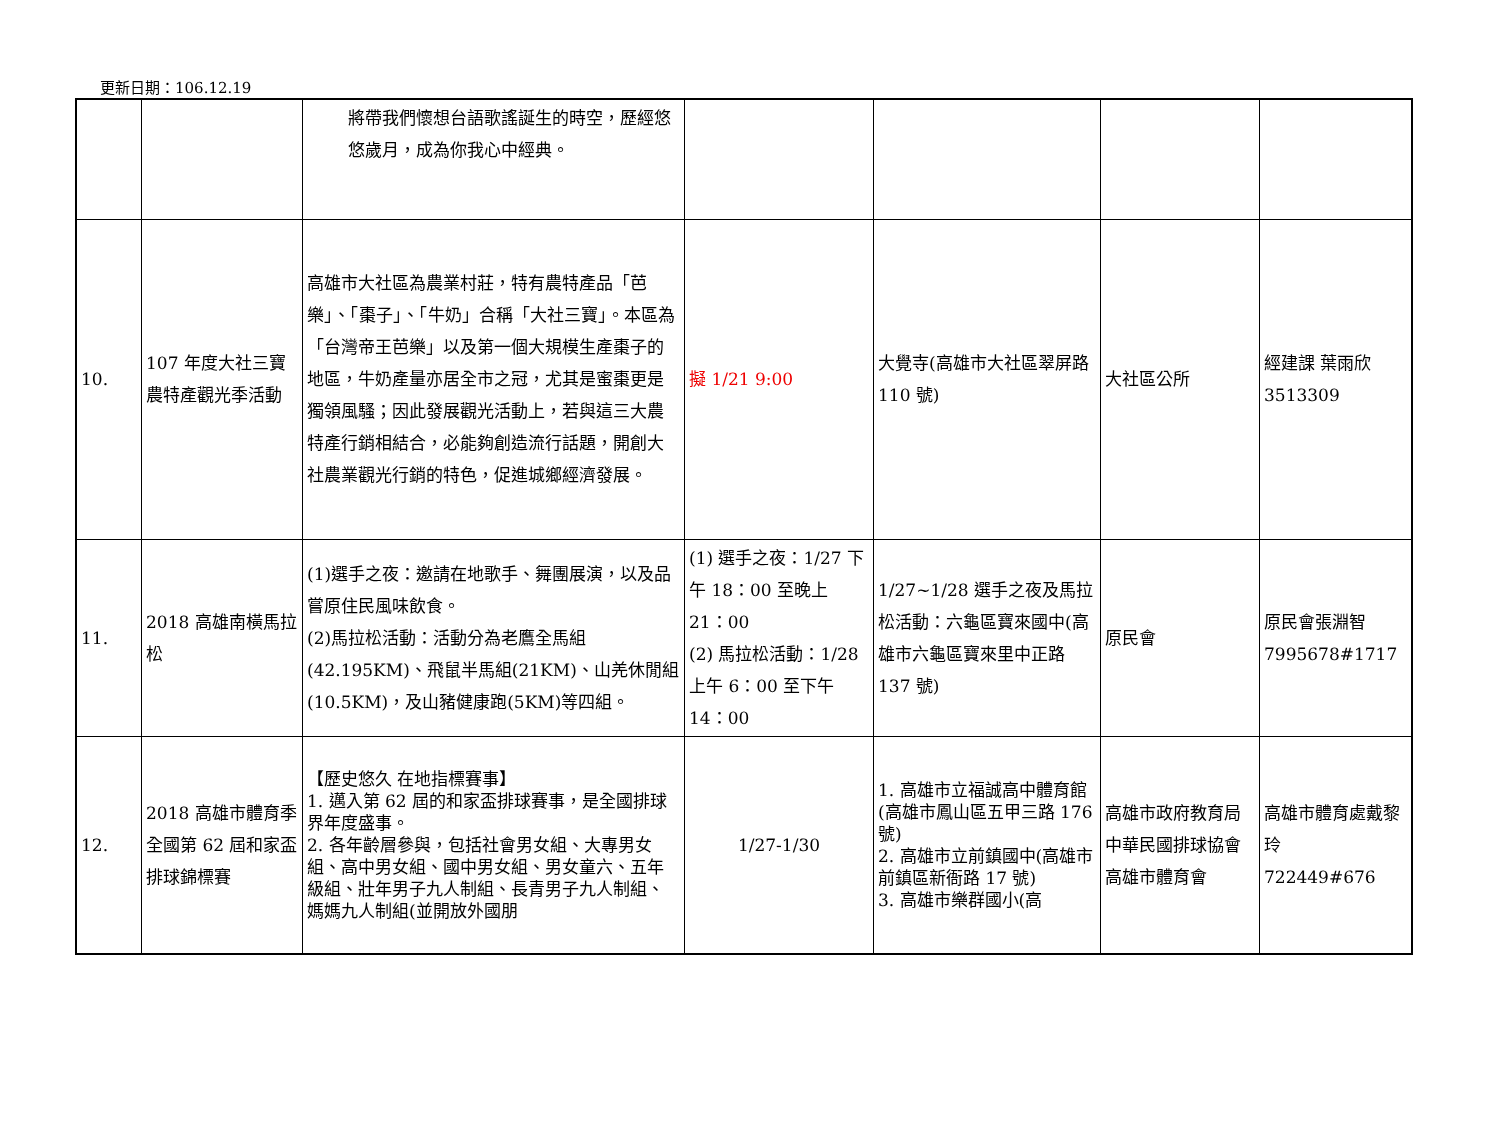更新日期：106.12.19
| | | 將帶我們懷想台語歌謠誕生的時空，歷經悠悠歲月，成為你我心中經典。 | | | | |
| 10. | 107 年度大社三寶農特產觀光季活動 | 高雄市大社區為農業村莊，特有農特產品「芭樂」、「棗子」、「牛奶」合稱「大社三寶」。本區為「台灣帝王芭樂」以及第一個大規模生產棗子的地區，牛奶產量亦居全市之冠，尤其是蜜棗更是獨領風騷；因此發展觀光活動上，若與這三大農特產行銷相結合，必能夠創造流行話題，開創大社農業觀光行銷的特色，促進城鄉經濟發展。 | 擬 1/21 9:00 | 大覺寺(高雄市大社區翠屏路 110 號) | 大社區公所 | 經建課 葉雨欣 3513309 |
| 11. | 2018 高雄南橫馬拉松 | (1)選手之夜：邀請在地歌手、舞團展演，以及品嘗原住民風味飲食。 (2)馬拉松活動：活動分為老鷹全馬組(42.195KM)、飛鼠半馬組(21KM)、山羌休閒組(10.5KM)，及山豬健康跑(5KM)等四組。 | (1) 選手之夜：1/27 下午 18：00 至晚上 21：00 (2) 馬拉松活動：1/28 上午 6：00 至下午 14：00 | 1/27~1/28 選手之夜及馬拉松活動：六龜區寶來國中(高雄市六龜區寶來里中正路 137 號) | 原民會 | 原民會張淵智 7995678#1717 |
| 12. | 2018 高雄市體育季全國第 62 屆和家盃排球錦標賽 | 【歷史悠久 在地指標賽事】 1. 邁入第 62 屆的和家盃排球賽事，是全國排球界年度盛事。 2. 各年齡層參與，包括社會男女組、大專男女組、高中男女組、國中男女組、男女童六、五年級組、壯年男子九人制組、長青男子九人制組、媽媽九人制組(並開放外國朋 | 1/27-1/30 | 1. 高雄市立福誠高中體育館(高雄市鳳山區五甲三路 176 號) 2. 高雄市立前鎮國中(高雄市前鎮區新衙路 17 號) 3. 高雄市樂群國小(高 | 高雄市政府教育局 中華民國排球協會 高雄市體育會 | 高雄市體育處戴黎玲 722449#676 |